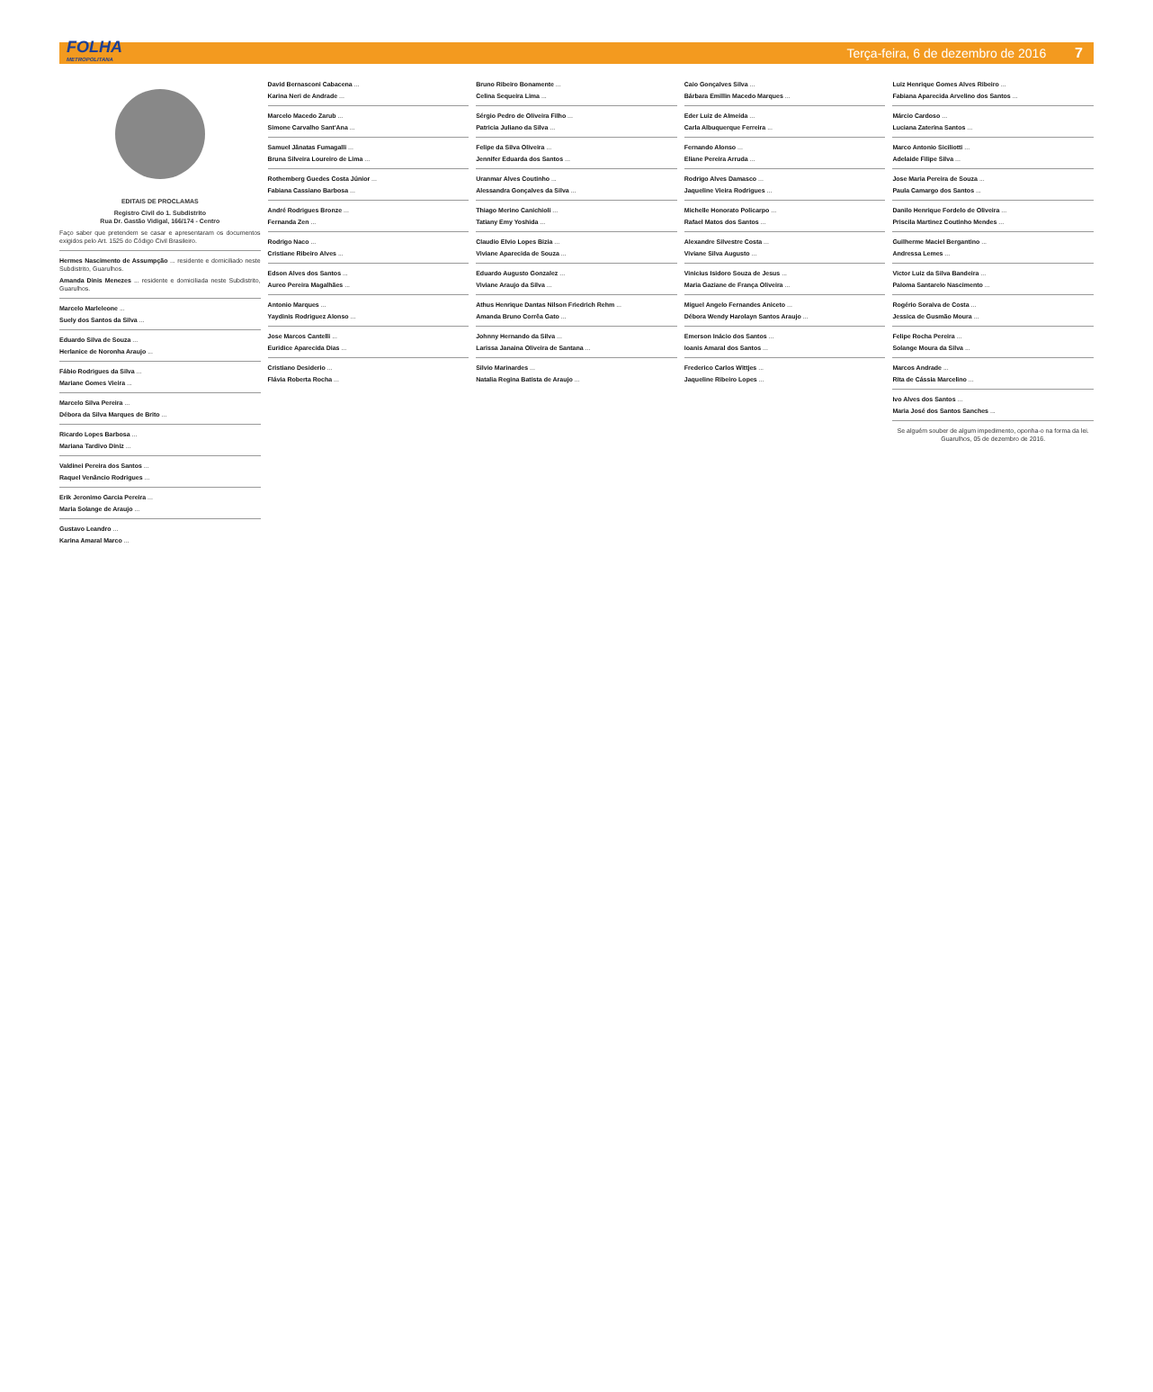FOLHA
METROPOLITANA
Terça-feira, 6 de dezembro de 2016 7
EDITAIS DE PROCLAMAS
Registro Civil do 1. Subdistrito
Rua Dr. Gastão Vidigal, 166/174 - Centro
Faço saber que pretendem se casar e apresentaram os documentos exigidos pelo Art. 1525 do Código Civil Brasileiro.
Hermes Nascimento de Assumpção ... residente e domiciliado neste Subdistrito, Guarulhos.
Amanda Dinis Menezes ... residente e domiciliada neste Subdistrito, Guarulhos.
Marcelo Marleleone ...
Suely dos Santos da Silva ...
Eduardo Silva de Souza ...
Herlanice de Noronha Araujo ...
Fábio Rodrigues da Silva ...
Mariane Gomes Vieira ...
Marcelo Silva Pereira ...
Débora da Silva Marques de Brito ...
Ricardo Lopes Barbosa ...
Mariana Tardivo Diniz ...
Valdinei Pereira dos Santos ...
Raquel Venâncio Rodrigues ...
Erik Jeronimo Garcia Pereira ...
Maria Solange de Araujo ...
Gustavo Leandro ...
Karina Amaral Marco ...
David Bernasconi Cabacena ...
Karina Neri de Andrade ...
Marcelo Macedo Zarub ...
Simone Carvalho Sant'Ana ...
Samuel Jânatas Fumagalli ...
Bruna Silveira Loureiro de Lima ...
Rothemberg Guedes Costa Júnior ...
Fabiana Cassiano Barbosa ...
André Rodrigues Bronze ...
Fernanda Zen ...
Rodrigo Naco ...
Cristiane Ribeiro Alves ...
Edson Alves dos Santos ...
Aureo Pereira Magalhães ...
Antonio Marques ...
Yaydinis Rodriguez Alonso ...
Jose Marcos Cantelli ...
Euridice Aparecida Dias ...
Cristiano Desiderio ...
Flávia Roberta Rocha ...
Bruno Ribeiro Bonamente ...
Celina Sequeira Lima ...
Sérgio Pedro de Oliveira Filho ...
Patricia Juliano da Silva ...
Felipe da Silva Oliveira ...
Jennifer Eduarda dos Santos ...
Uranmar Alves Coutinho ...
Alessandra Gonçalves da Silva ...
Thiago Merino Canichioli ...
Tatiany Emy Yoshida ...
Claudio Elvio Lopes Bizia ...
Viviane Aparecida de Souza ...
Eduardo Augusto Gonzalez ...
Viviane Araujo da Silva ...
Athus Henrique Dantas Nilson Friedrich Rehm ...
Amanda Bruno Corrêa Gato ...
Johnny Hernando da Silva ...
Larissa Janaina Oliveira de Santana ...
Silvio Marinardes ...
Natalia Regina Batista de Araujo ...
Caio Gonçalves Silva ...
Bárbara Emillin Macedo Marques ...
Eder Luiz de Almeida ...
Carla Albuquerque Ferreira ...
Fernando Alonso ...
Eliane Pereira Arruda ...
Rodrigo Alves Damasco ...
Jaqueline Vieira Rodrigues ...
Michelle Honorato Policarpo ...
Rafael Matos dos Santos ...
Alexandre Silvestre Costa ...
Viviane Silva Augusto ...
Vinicius Isidoro Souza de Jesus ...
Maria Gaziane de França Oliveira ...
Miguel Angelo Fernandes Aniceto ...
Débora Wendy Harolayn Santos Araujo ...
Emerson Inácio dos Santos ...
Ioanis Amaral dos Santos ...
Frederico Carlos Wittjes ...
Jaqueline Ribeiro Lopes ...
Luiz Henrique Gomes Alves Ribeiro ...
Fabiana Aparecida Arvelino dos Santos ...
Márcio Cardoso ...
Luciana Zaterina Santos ...
Marco Antonio Siciliotti ...
Adelaide Filipe Silva ...
Jose Maria Pereira de Souza ...
Paula Camargo dos Santos ...
Danilo Henrique Fordelo de Oliveira ...
Priscila Martinez Coutinho Mendes ...
Guilherme Maciel Bergantino ...
Andressa Lemes ...
Victor Luiz da Silva Bandeira ...
Paloma Santarelo Nascimento ...
Rogério Soraiva de Costa ...
Jessica de Gusmão Moura ...
Felipe Rocha Pereira ...
Solange Moura da Silva ...
Marcos Andrade ...
Rita de Cássia Marcelino ...
Ivo Alves dos Santos ...
Maria José dos Santos Sanches ...
Se alguém souber de algum impedimento, oponha-o na forma da lei. Guarulhos, 05 de dezembro de 2016.